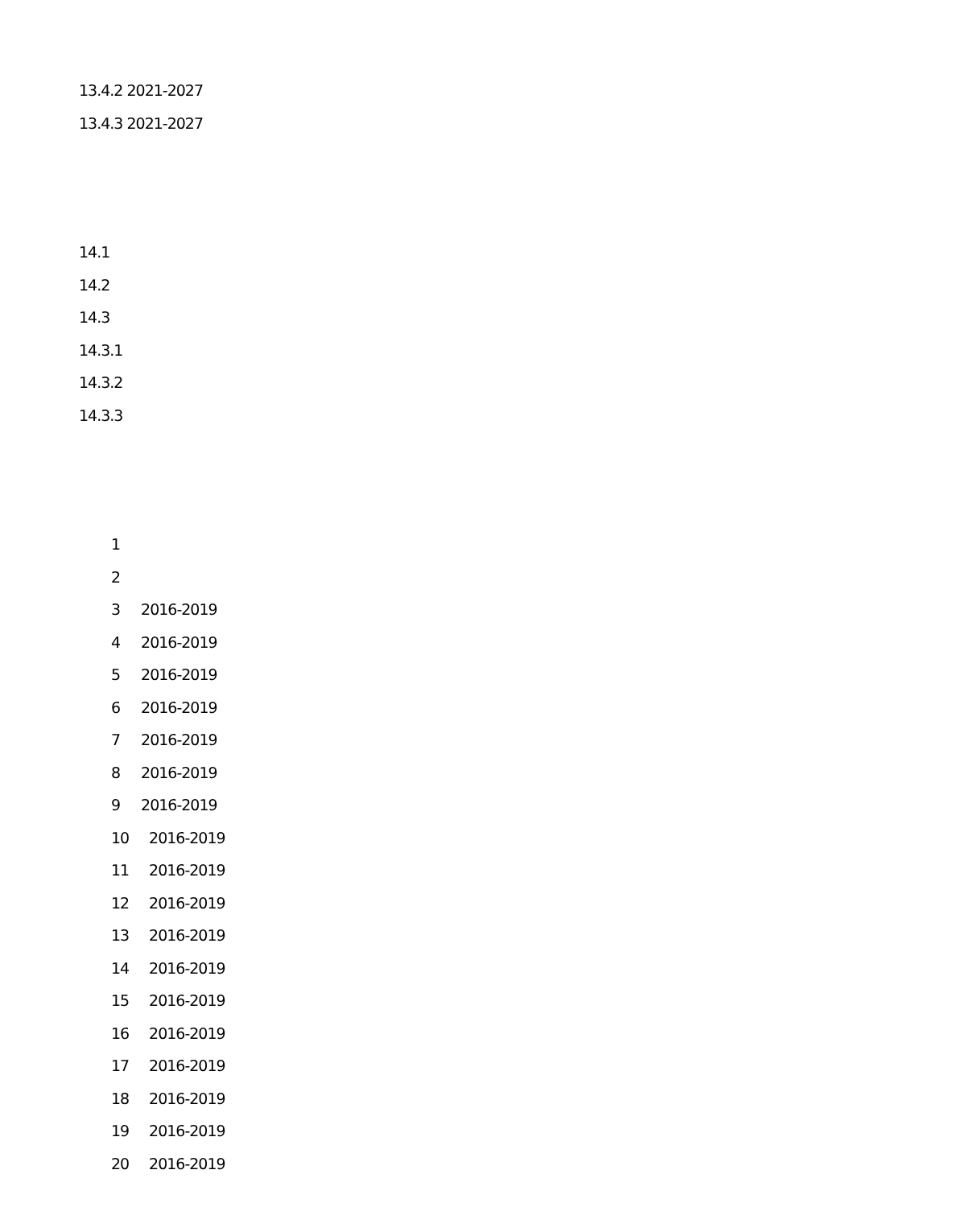13.4.2 2021-2027
13.4.3 2021-2027
14.1
14.2
14.3
14.3.1
14.3.2
14.3.3
1
2
3 2016-2019
4 2016-2019
5 2016-2019
6 2016-2019
7 2016-2019
8 2016-2019
9 2016-2019
10 2016-2019
11 2016-2019
12 2016-2019
13 2016-2019
14 2016-2019
15 2016-2019
16 2016-2019
17 2016-2019
18 2016-2019
19 2016-2019
20 2016-2019